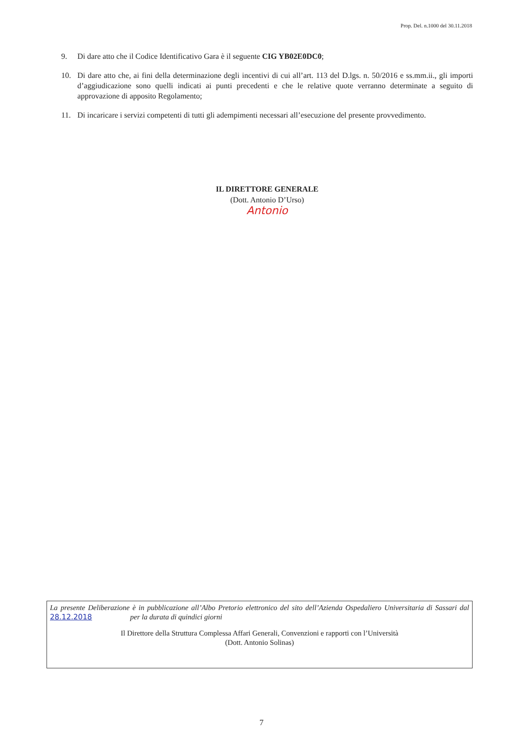Prop. Del. n.1000 del 30.11.2018
9. Di dare atto che il Codice Identificativo Gara è il seguente CIG YB02E0DC0;
10. Di dare atto che, ai fini della determinazione degli incentivi di cui all’art. 113 del D.lgs. n. 50/2016 e ss.mm.ii., gli importi d’aggiudicazione sono quelli indicati ai punti precedenti e che le relative quote verranno determinate a seguito di approvazione di apposito Regolamento;
11. Di incaricare i servizi competenti di tutti gli adempimenti necessari all’esecuzione del presente provvedimento.
IL DIRETTORE GENERALE
(Dott. Antonio D’Urso)
Antonio
La presente Deliberazione è in pubblicazione all’Albo Pretorio elettronico del sito dell’Azienda Ospedaliero Universitaria di Sassari dal 28.12.2018 per la durata di quindici giorni
Il Direttore della Struttura Complessa Affari Generali, Convenzioni e rapporti con l’Università
(Dott. Antonio Solinas)
7